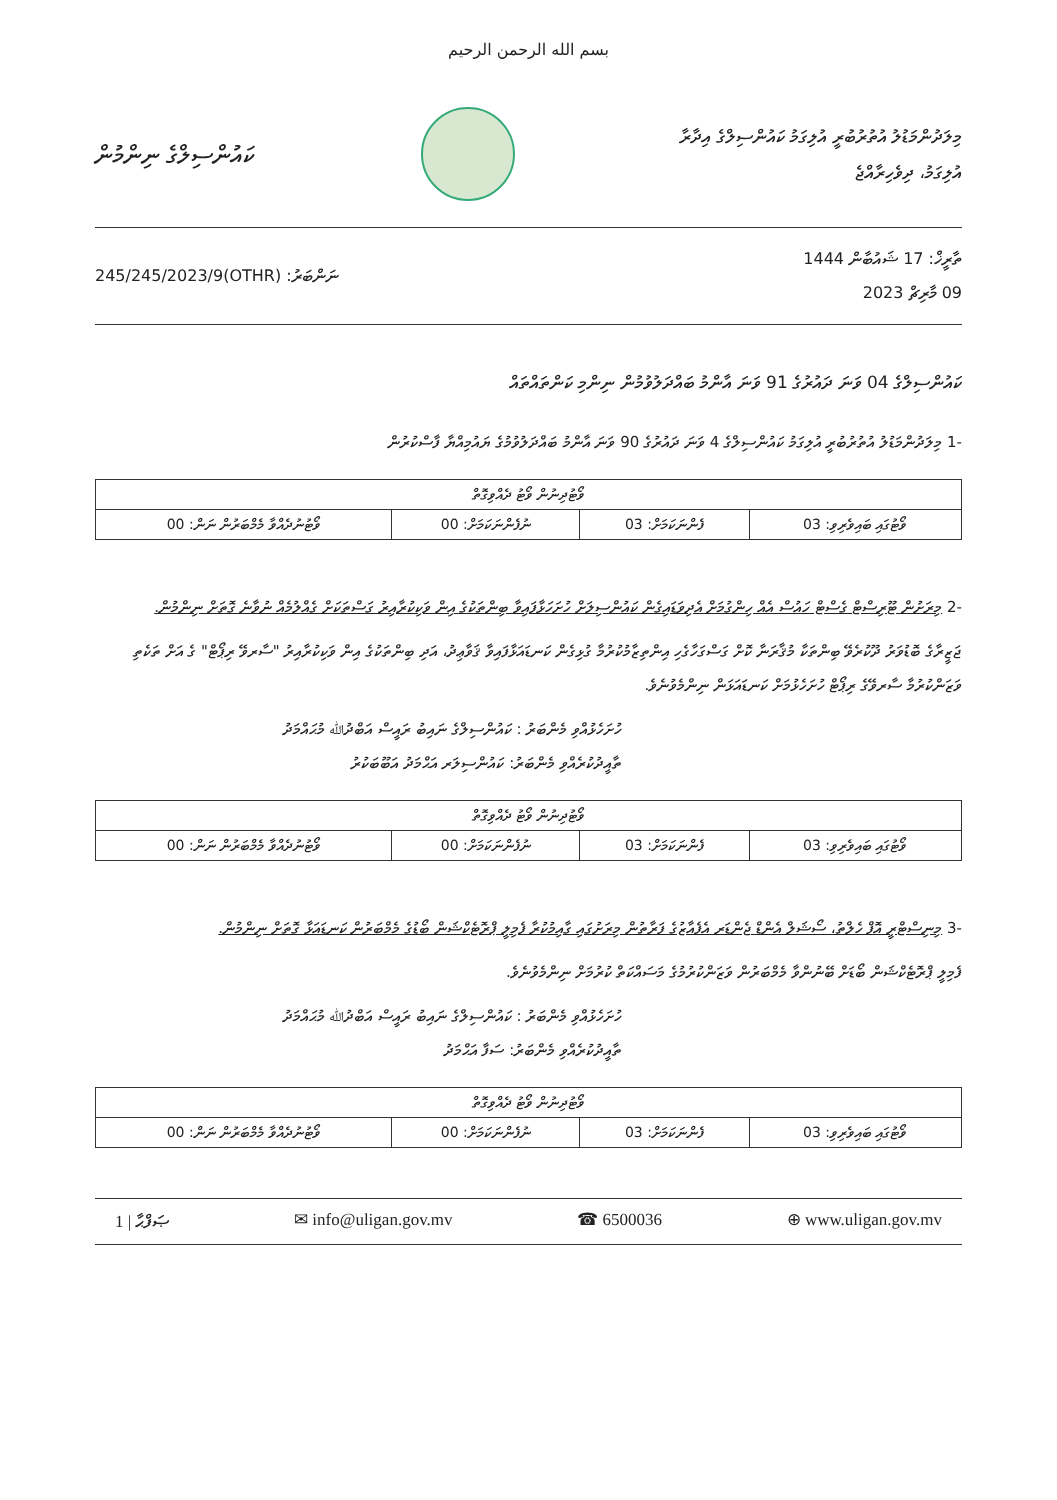بسم الله الرحمن الرحيم
މިލަދުންމަޑުލު އުތުރުބުރީ އުލިގަމު ކައުންސިލްގެ އިދާރާ
އުލިގަމު، ދިވެހިރާއްޖެ
ކައުންސިލްގެ ނިންމުން
ތާރީޚް: 17 ޝައުބާން 1444
09 މާރިޗް 2023
ނަންބަރު: (OTHR)245/245/2023/9
ކައުންސިލްގެ 04 ވަނަ ދައުރުގެ 91 ވަނަ އާންމު ބައްދަލުވުމުން ނިންމި ކަންތައްތައް
-1 މިލަދުންމަޑުލު އުތުރުބުރީ އުލިގަމު ކައުންސިލްގެ 4 ވަނަ ދައުރުގެ 90 ވަނަ އާންމު ބައްދަލުވުމުގެ ޔައުމިއްޔާ ފާސްކުރުން
| ވޯޓުދިނުން ވޯޓު ދެއްވިގޮތް | | | |
| --- | --- | --- | --- |
| ވޯޓުގައި ބައިވެރިވި: 03 | ފެންނަކަމަށް: 03 | ނުފެންނަކަމަށް: 00 | ވޯޓުނުދެއްވާ މެމްބަރުން ނަން: 00 |
-2 މިރަށުން ޓޫރިސްޓް ގެސްޓް ހައުސް އެއް ހިންގުމަށް އެދިވަޑައިގެން ކައުންސިލަށް ހުށަހަޅާފައިވާ ބިންތަކުގެ އިން ވަކިކުރާއިރު ގަސްތަކަށް ގެއްލުމެއް ނުވާނެ ގޮތަށް ނިންމުން.
ޖަޒީރާގެ ބޮޑުވަރު ދޫކުރެވޭ ބިންތަކާ މުޤާރަނާ ކޮށް ގަސްގަހާގެހި އިންތިޒާމުކުރުމާ ގުޅިގެން ކަނޑައަޅާފައިވާ ޤަވާޢިދު، އަދި ބިންތަކުގެ އިން ވަކިކުރާއިރު "ސާރވޭ ރިޕޯޓް" ގެ އަށް ތަކެތި ވަޒަންކުރުމާ ސާރވޭގެ ރިޕޯޓް ހުށަހެޅުމަށް ކަނޑައަޅަން ނިންމެވުނެވެ.
ހުށަހެޅުއްވި މެންބަރު : ކައުންސިލްގެ ނައިބު ރައީސް އަބްދުﷲ މުޙައްމަދު
ތާއީދުކުރެއްވި މެންބަރު: ކައުންސިލަރ އަޙްމަދު އަބޫބަކުރު
| ވޯޓުދިނުން ވޯޓު ދެއްވިގޮތް | | | |
| --- | --- | --- | --- |
| ވޯޓުގައި ބައިވެރިވި: 03 | ފެންނަކަމަށް: 03 | ނުފެންނަކަމަށް: 00 | ވޯޓުނުދެއްވާ މެމްބަރުން ނަން: 00 |
-3 މިނިސްޓްރީ އޮފް ހެލްތު، ސޯޝަލް އެންޑް ޖެންޑަރ އެފެއާޒުގެ ފަރާތުން މިރަށުގައި ގާއިމުކުރާ ފެމިލީ ޕްރޮޓެކްޝަން ބޯޑުގެ މެމްބަރުން ކަނޑައަޅާ ގޮތަށް ނިންމުން.
ފެމިލީ ޕްރޮޓެކްޝަން ބޯޑަށް ބޭނުންވާ މެމްބަރުން ވަޒަންކުރުމުގެ މަސައްކަތް ކުރުމަށް ނިންމެވުނެވެ.
ހުށަހެޅުއްވި މެންބަރު : ކައުންސިލްގެ ނައިބު ރައީސް އަބްދުﷲ މުޙައްމަދު
ތާއީދުކުރެއްވި މެންބަރު: ސަފާ އަޙްމަދު
| ވޯޓުދިނުން ވޯޓު ދެއްވިގޮތް | | | |
| --- | --- | --- | --- |
| ވޯޓުގައި ބައިވެރިވި: 03 | ފެންނަކަމަށް: 03 | ނުފެންނަކަމަށް: 00 | ވޯޓުނުދެއްވާ މެމްބަރުން ނަން: 00 |
1 | ޞަފްޙާ ✉ info@uligan.gov.mv ☎ 6500036 ⊕ www.uligan.gov.mv